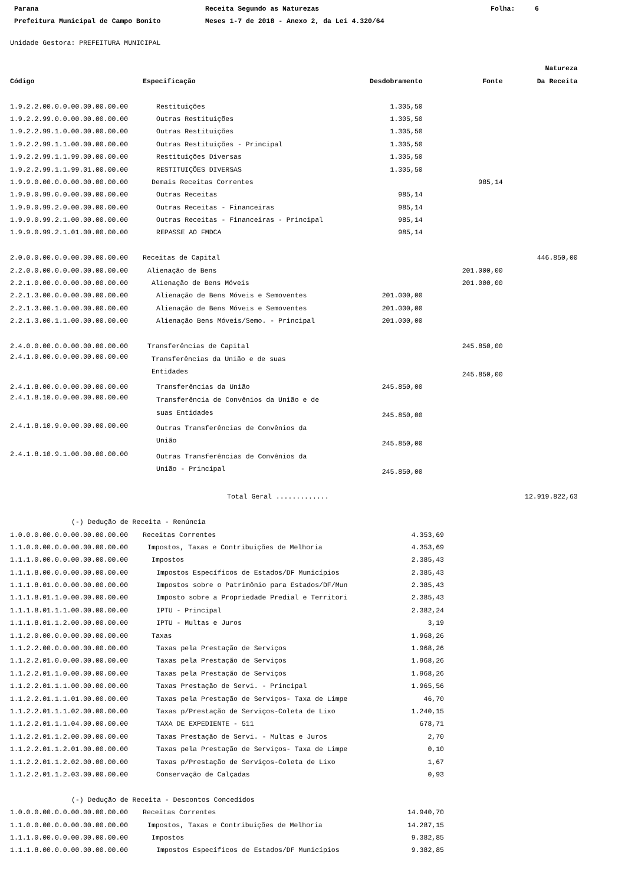Parana
Receita Segundo as Naturezas
Folha:
6
Prefeitura Municipal de Campo Bonito
Meses 1-7 de 2018 - Anexo 2, da Lei 4.320/64
Unidade Gestora: PREFEITURA MUNICIPAL
| | | | | Natureza |
| --- | --- | --- | --- | --- |
| Código | Especificação | Desdobramento | Fonte | Da Receita |
| 1.9.2.2.00.0.0.00.00.00.00.00 | Restituições | 1.305,50 | | |
| 1.9.2.2.99.0.0.00.00.00.00.00 | Outras Restituições | 1.305,50 | | |
| 1.9.2.2.99.1.0.00.00.00.00.00 | Outras Restituições | 1.305,50 | | |
| 1.9.2.2.99.1.1.00.00.00.00.00 | Outras Restituições - Principal | 1.305,50 | | |
| 1.9.2.2.99.1.1.99.00.00.00.00 | Restituições Diversas | 1.305,50 | | |
| 1.9.2.2.99.1.1.99.01.00.00.00 | RESTITUIÇÕES DIVERSAS | 1.305,50 | | |
| 1.9.9.0.00.0.0.00.00.00.00.00 | Demais Receitas Correntes | | 985,14 | |
| 1.9.9.0.99.0.0.00.00.00.00.00 | Outras Receitas | 985,14 | | |
| 1.9.9.0.99.2.0.00.00.00.00.00 | Outras Receitas - Financeiras | 985,14 | | |
| 1.9.9.0.99.2.1.00.00.00.00.00 | Outras Receitas - Financeiras - Principal | 985,14 | | |
| 1.9.9.0.99.2.1.01.00.00.00.00 | REPASSE AO FMDCA | 985,14 | | |
| 2.0.0.0.00.0.0.00.00.00.00.00 | Receitas de Capital | | | 446.850,00 |
| 2.2.0.0.00.0.0.00.00.00.00.00 | Alienação de Bens | | 201.000,00 | |
| 2.2.1.0.00.0.0.00.00.00.00.00 | Alienação de Bens Móveis | | 201.000,00 | |
| 2.2.1.3.00.0.0.00.00.00.00.00 | Alienação de Bens Móveis e Semoventes | 201.000,00 | | |
| 2.2.1.3.00.1.0.00.00.00.00.00 | Alienação de Bens Móveis e Semoventes | 201.000,00 | | |
| 2.2.1.3.00.1.1.00.00.00.00.00 | Alienação Bens Móveis/Semo. - Principal | 201.000,00 | | |
| 2.4.0.0.00.0.0.00.00.00.00.00 | Transferências de Capital | | 245.850,00 | |
| 2.4.1.0.00.0.0.00.00.00.00.00 | Transferências da União e de suas Entidades | | 245.850,00 | |
| 2.4.1.8.00.0.0.00.00.00.00.00 | Transferências da União | 245.850,00 | | |
| 2.4.1.8.10.0.0.00.00.00.00.00 | Transferência de Convênios da União e de suas Entidades | 245.850,00 | | |
| 2.4.1.8.10.9.0.00.00.00.00.00 | Outras Transferências de Convênios da União | 245.850,00 | | |
| 2.4.1.8.10.9.1.00.00.00.00.00 | Outras Transferências de Convênios da União - Principal | 245.850,00 | | |
| | Total Geral ............. | | | 12.919.822,63 |
| (-) Dedução de Receita - Renúncia | | |
| 1.0.0.0.00.0.0.00.00.00.00.00 | Receitas Correntes | 4.353,69 |
| 1.1.0.0.00.0.0.00.00.00.00.00 | Impostos, Taxas e Contribuições de Melhoria | 4.353,69 |
| 1.1.1.0.00.0.0.00.00.00.00.00 | Impostos | 2.385,43 |
| 1.1.1.8.00.0.0.00.00.00.00.00 | Impostos Específicos de Estados/DF Municípios | 2.385,43 |
| 1.1.1.8.01.0.0.00.00.00.00.00 | Impostos sobre o Patrimônio para Estados/DF/Mun | 2.385,43 |
| 1.1.1.8.01.1.0.00.00.00.00.00 | Imposto sobre a Propriedade Predial e Territori | 2.385,43 |
| 1.1.1.8.01.1.1.00.00.00.00.00 | IPTU - Principal | 2.382,24 |
| 1.1.1.8.01.1.2.00.00.00.00.00 | IPTU - Multas e Juros | 3,19 |
| 1.1.2.0.00.0.0.00.00.00.00.00 | Taxas | 1.968,26 |
| 1.1.2.2.00.0.0.00.00.00.00.00 | Taxas pela Prestação de Serviços | 1.968,26 |
| 1.1.2.2.01.0.0.00.00.00.00.00 | Taxas pela Prestação de Serviços | 1.968,26 |
| 1.1.2.2.01.1.0.00.00.00.00.00 | Taxas pela Prestação de Serviços | 1.968,26 |
| 1.1.2.2.01.1.1.00.00.00.00.00 | Taxas Prestação de Servi. - Principal | 1.965,56 |
| 1.1.2.2.01.1.1.01.00.00.00.00 | Taxas pela Prestação de Serviços- Taxa de Limpe | 46,70 |
| 1.1.2.2.01.1.1.02.00.00.00.00 | Taxas p/Prestação de Serviços-Coleta de Lixo | 1.240,15 |
| 1.1.2.2.01.1.1.04.00.00.00.00 | TAXA DE EXPEDIENTE - 511 | 678,71 |
| 1.1.2.2.01.1.2.00.00.00.00.00 | Taxas Prestação de Servi. - Multas e Juros | 2,70 |
| 1.1.2.2.01.1.2.01.00.00.00.00 | Taxas pela Prestação de Serviços- Taxa de Limpe | 0,10 |
| 1.1.2.2.01.1.2.02.00.00.00.00 | Taxas p/Prestação de Serviços-Coleta de Lixo | 1,67 |
| 1.1.2.2.01.1.2.03.00.00.00.00 | Conservação de Calçadas | 0,93 |
| (-) Dedução de Receita - Descontos Concedidos | | |
| 1.0.0.0.00.0.0.00.00.00.00.00 | Receitas Correntes | 14.940,70 |
| 1.1.0.0.00.0.0.00.00.00.00.00 | Impostos, Taxas e Contribuições de Melhoria | 14.287,15 |
| 1.1.1.0.00.0.0.00.00.00.00.00 | Impostos | 9.382,85 |
| 1.1.1.8.00.0.0.00.00.00.00.00 | Impostos Específicos de Estados/DF Municípios | 9.382,85 |